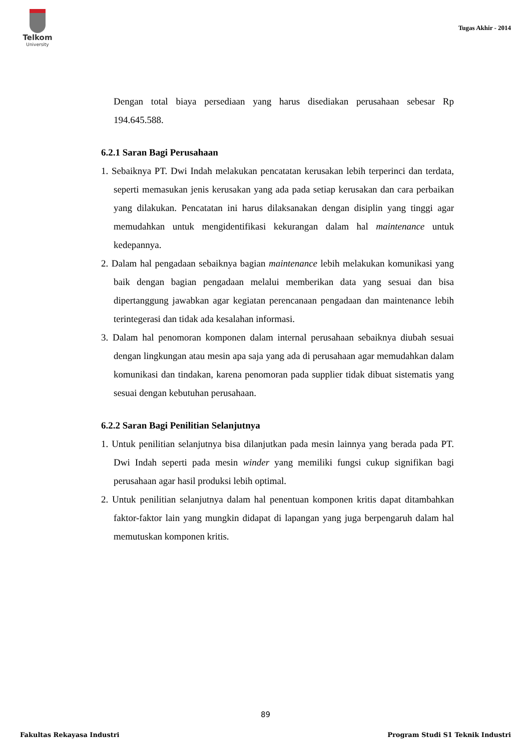Telkom
University
Tugas Akhir - 2014
Dengan total biaya persediaan yang harus disediakan perusahaan sebesar Rp 194.645.588.
6.2.1 Saran Bagi Perusahaan
1. Sebaiknya PT. Dwi Indah melakukan pencatatan kerusakan lebih terperinci dan terdata, seperti memasukan jenis kerusakan yang ada pada setiap kerusakan dan cara perbaikan yang dilakukan. Pencatatan ini harus dilaksanakan dengan disiplin yang tinggi agar memudahkan untuk mengidentifikasi kekurangan dalam hal maintenance untuk kedepannya.
2. Dalam hal pengadaan sebaiknya bagian maintenance lebih melakukan komunikasi yang baik dengan bagian pengadaan melalui memberikan data yang sesuai dan bisa dipertanggung jawabkan agar kegiatan perencanaan pengadaan dan maintenance lebih terintegerasi dan tidak ada kesalahan informasi.
3. Dalam hal penomoran komponen dalam internal perusahaan sebaiknya diubah sesuai dengan lingkungan atau mesin apa saja yang ada di perusahaan agar memudahkan dalam komunikasi dan tindakan, karena penomoran pada supplier tidak dibuat sistematis yang sesuai dengan kebutuhan perusahaan.
6.2.2 Saran Bagi Penilitian Selanjutnya
1. Untuk penilitian selanjutnya bisa dilanjutkan pada mesin lainnya yang berada pada PT. Dwi Indah seperti pada mesin winder yang memiliki fungsi cukup signifikan bagi perusahaan agar hasil produksi lebih optimal.
2. Untuk penilitian selanjutnya dalam hal penentuan komponen kritis dapat ditambahkan faktor-faktor lain yang mungkin didapat di lapangan yang juga berpengaruh dalam hal memutuskan komponen kritis.
89
Fakultas Rekayasa Industri Program Studi S1 Teknik Industri